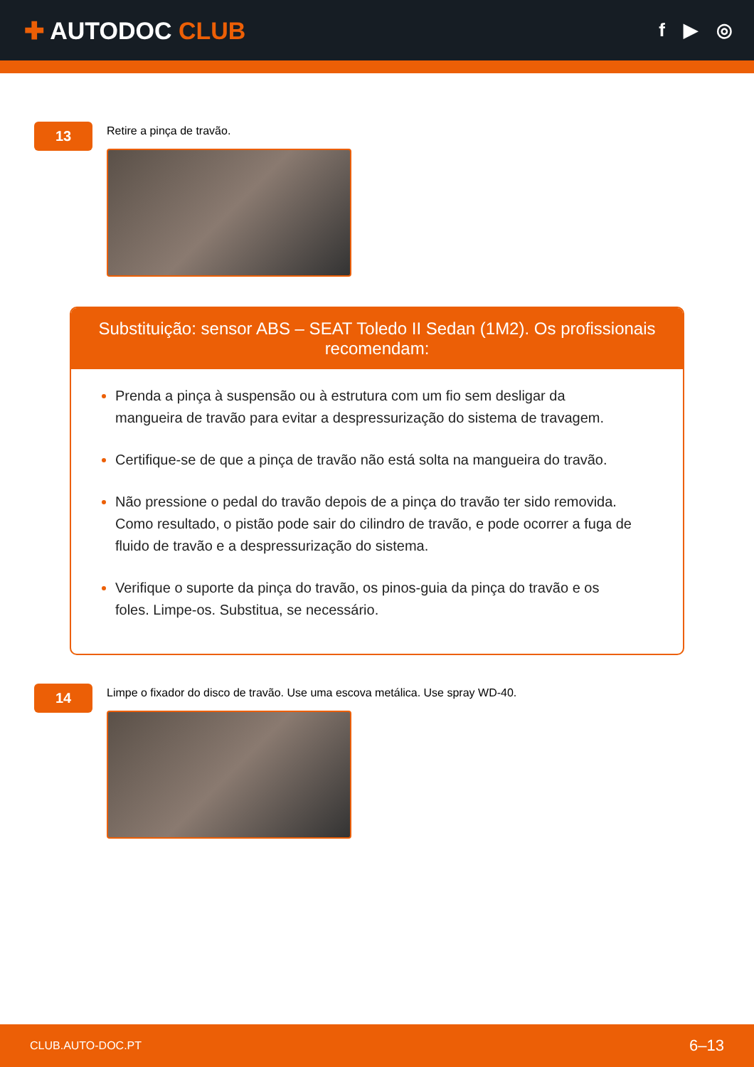✚ AUTODOC CLUB
f ▶ ◎
13
Retire a pinça de travão.
Substituição: sensor ABS – SEAT Toledo II Sedan (1M2). Os profissionais recomendam:
Prenda a pinça à suspensão ou à estrutura com um fio sem desligar da mangueira de travão para evitar a despressurização do sistema de travagem.
Certifique-se de que a pinça de travão não está solta na mangueira do travão.
Não pressione o pedal do travão depois de a pinça do travão ter sido removida. Como resultado, o pistão pode sair do cilindro de travão, e pode ocorrer a fuga de fluido de travão e a despressurização do sistema.
Verifique o suporte da pinça do travão, os pinos-guia da pinça do travão e os foles. Limpe-os. Substitua, se necessário.
14
Limpe o fixador do disco de travão. Use uma escova metálica. Use spray WD-40.
CLUB.AUTO-DOC.PT 6–13